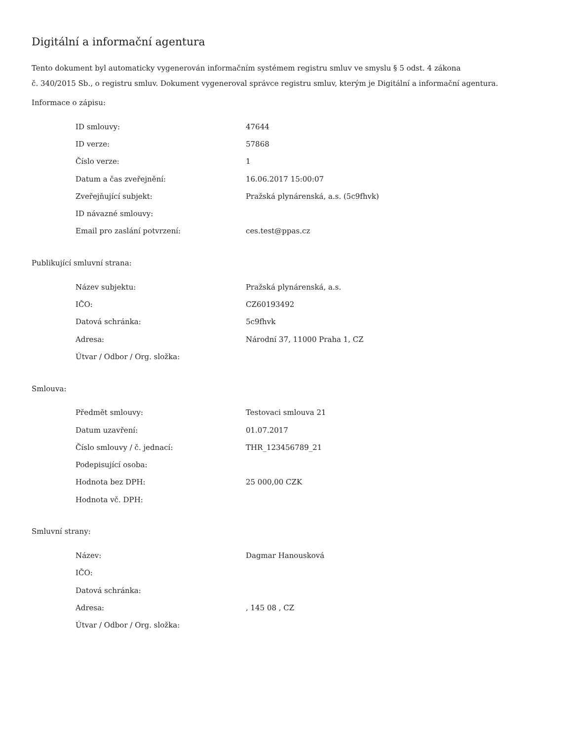Digitální a informační agentura
Tento dokument byl automaticky vygenerován informačním systémem registru smluv ve smyslu § 5 odst. 4 zákona
č. 340/2015 Sb., o registru smluv. Dokument vygeneroval správce registru smluv, kterým je Digitální a informační agentura.
Informace o zápisu:
| ID smlouvy: | 47644 |
| ID verze: | 57868 |
| Číslo verze: | 1 |
| Datum a čas zveřejnění: | 16.06.2017 15:00:07 |
| Zveřejňující subjekt: | Pražská plynárenská, a.s. (5c9fhvk) |
| ID návazné smlouvy: | |
| Email pro zaslání potvrzení: | ces.test@ppas.cz |
Publikující smluvní strana:
| Název subjektu: | Pražská plynárenská, a.s. |
| IČO: | CZ60193492 |
| Datová schránka: | 5c9fhvk |
| Adresa: | Národní 37, 11000 Praha 1, CZ |
| Útvar / Odbor / Org. složka: | |
Smlouva:
| Předmět smlouvy: | Testovaci smlouva 21 |
| Datum uzavření: | 01.07.2017 |
| Číslo smlouvy / č. jednací: | THR_123456789_21 |
| Podepisující osoba: | |
| Hodnota bez DPH: | 25 000,00 CZK |
| Hodnota vč. DPH: | |
Smluvní strany:
| Název: | Dagmar Hanousková |
| IČO: | |
| Datová schránka: | |
| Adresa: | , 145 08 , CZ |
| Útvar / Odbor / Org. složka: | |